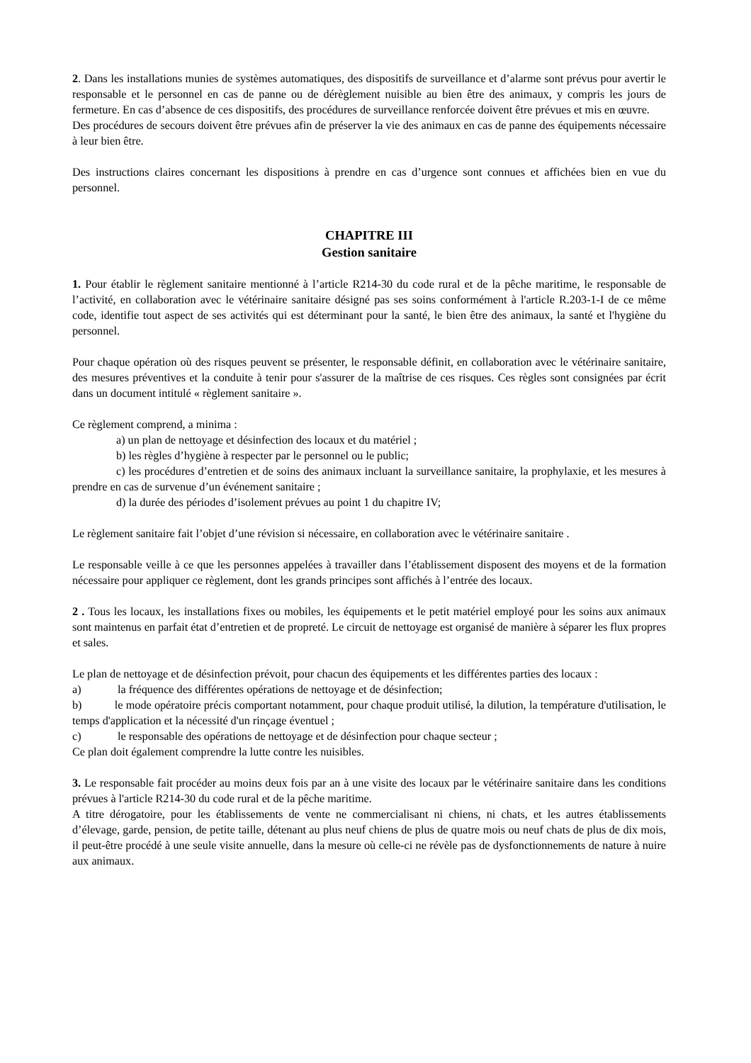2. Dans les installations munies de systèmes automatiques, des dispositifs de surveillance et d’alarme sont prévus pour avertir le responsable et le personnel en cas de panne ou de dérèglement nuisible au bien être des animaux, y compris les jours de fermeture. En cas d’absence de ces dispositifs, des procédures de surveillance renforcée doivent être prévues et mis en œuvre.
Des procédures de secours doivent être prévues afin de préserver la vie des animaux en cas de panne des équipements nécessaire à leur bien être.
Des instructions claires concernant les dispositions à prendre en cas d’urgence sont connues et affichées bien en vue du personnel.
CHAPITRE III
Gestion sanitaire
1. Pour établir le règlement sanitaire mentionné à l’article R214-30 du code rural et de la pêche maritime, le responsable de l’activité, en collaboration avec le vétérinaire sanitaire désigné pas ses soins conformément à l'article R.203-1-I de ce même code, identifie tout aspect de ses activités qui est déterminant pour la santé, le bien être des animaux, la santé et l'hygiène du personnel.
Pour chaque opération où des risques peuvent se présenter, le responsable définit, en collaboration avec le vétérinaire sanitaire, des mesures préventives et la conduite à tenir pour s'assurer de la maîtrise de ces risques. Ces règles sont consignées par écrit dans un document intitulé « règlement sanitaire ».
Ce règlement comprend, a minima :
a) un plan de nettoyage et désinfection des locaux et du matériel ;
b) les règles d’hygiène à respecter par le personnel ou le public;
c) les procédures d’entretien et de soins des animaux incluant la surveillance sanitaire, la prophylaxie, et les mesures à prendre en cas de survenue d’un événement sanitaire ;
d) la durée des périodes d’isolement prévues au point 1 du chapitre IV;
Le règlement sanitaire fait l’objet d’une révision si nécessaire, en collaboration avec le vétérinaire sanitaire .
Le responsable veille à ce que les personnes appelées à travailler dans l’établissement disposent des moyens et de la formation nécessaire pour appliquer ce règlement, dont les grands principes sont affichés à l’entrée des locaux.
2 . Tous les locaux, les installations fixes ou mobiles, les équipements et le petit matériel employé pour les soins aux animaux sont maintenus en parfait état d’entretien et de propreté. Le circuit de nettoyage est organisé de manière à séparer les flux propres et sales.
Le plan de nettoyage et de désinfection prévoit, pour chacun des équipements et les différentes parties des locaux :
a) la fréquence des différentes opérations de nettoyage et de désinfection;
b) le mode opératoire précis comportant notamment, pour chaque produit utilisé, la dilution, la température d'utilisation, le temps d'application et la nécessité d'un rinçage éventuel ;
c) le responsable des opérations de nettoyage et de désinfection pour chaque secteur ;
Ce plan doit également comprendre la lutte contre les nuisibles.
3. Le responsable fait procéder au moins deux fois par an à une visite des locaux par le vétérinaire sanitaire dans les conditions prévues à l'article R214-30 du code rural et de la pêche maritime.
A titre dérogatoire, pour les établissements de vente ne commercialisant ni chiens, ni chats, et les autres établissements d’élevage, garde, pension, de petite taille, détenant au plus neuf chiens de plus de quatre mois ou neuf chats de plus de dix mois, il peut-être procédé à une seule visite annuelle, dans la mesure où celle-ci ne révèle pas de dysfonctionnements de nature à nuire aux animaux.